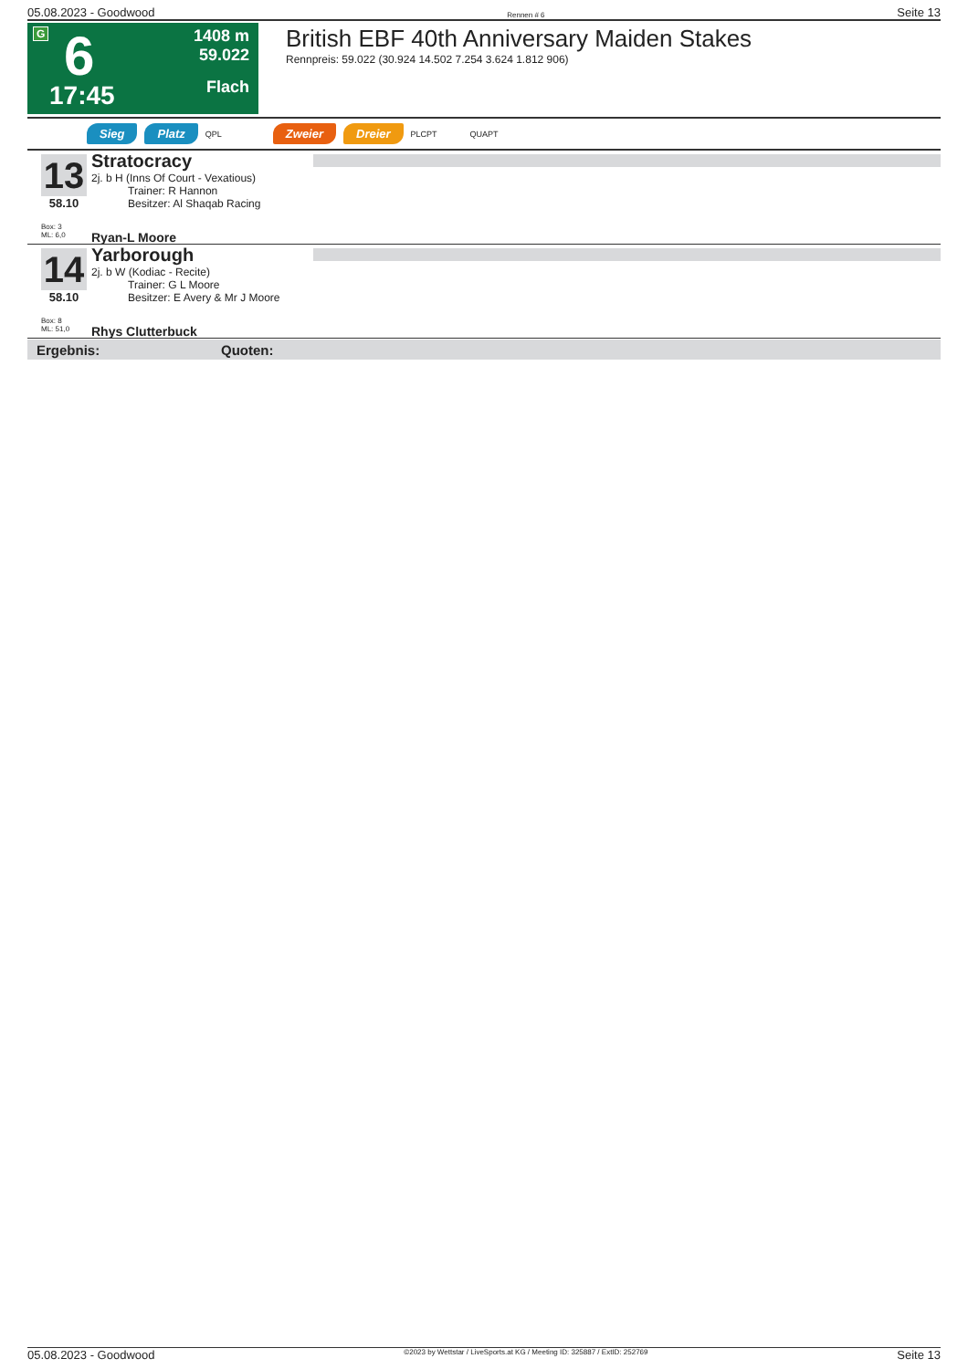05.08.2023 - Goodwood Rennen # 6 Seite 13
G 6
17:45
1408 m
59.022
Flach
British EBF 40th Anniversary Maiden Stakes
Rennpreis: 59.022 (30.924 14.502 7.254 3.624 1.812 906)
Sieg Platz QPL Zweier Dreier PLCPT QUAPT
13
58.10
Box: 3
ML: 6,0
Stratocracy
2j. b H (Inns Of Court - Vexatious)
Trainer: R Hannon
Besitzer: Al Shaqab Racing
Ryan-L Moore
14
58.10
Box: 8
ML: 51,0
Yarborough
2j. b W (Kodiac - Recite)
Trainer: G L Moore
Besitzer: E Avery & Mr J Moore
Rhys Clutterbuck
Ergebnis: Quoten:
05.08.2023 - Goodwood ©2023 by Wettstar / LiveSports.at KG / Meeting ID: 325887 / ExtID: 252769 Seite 13